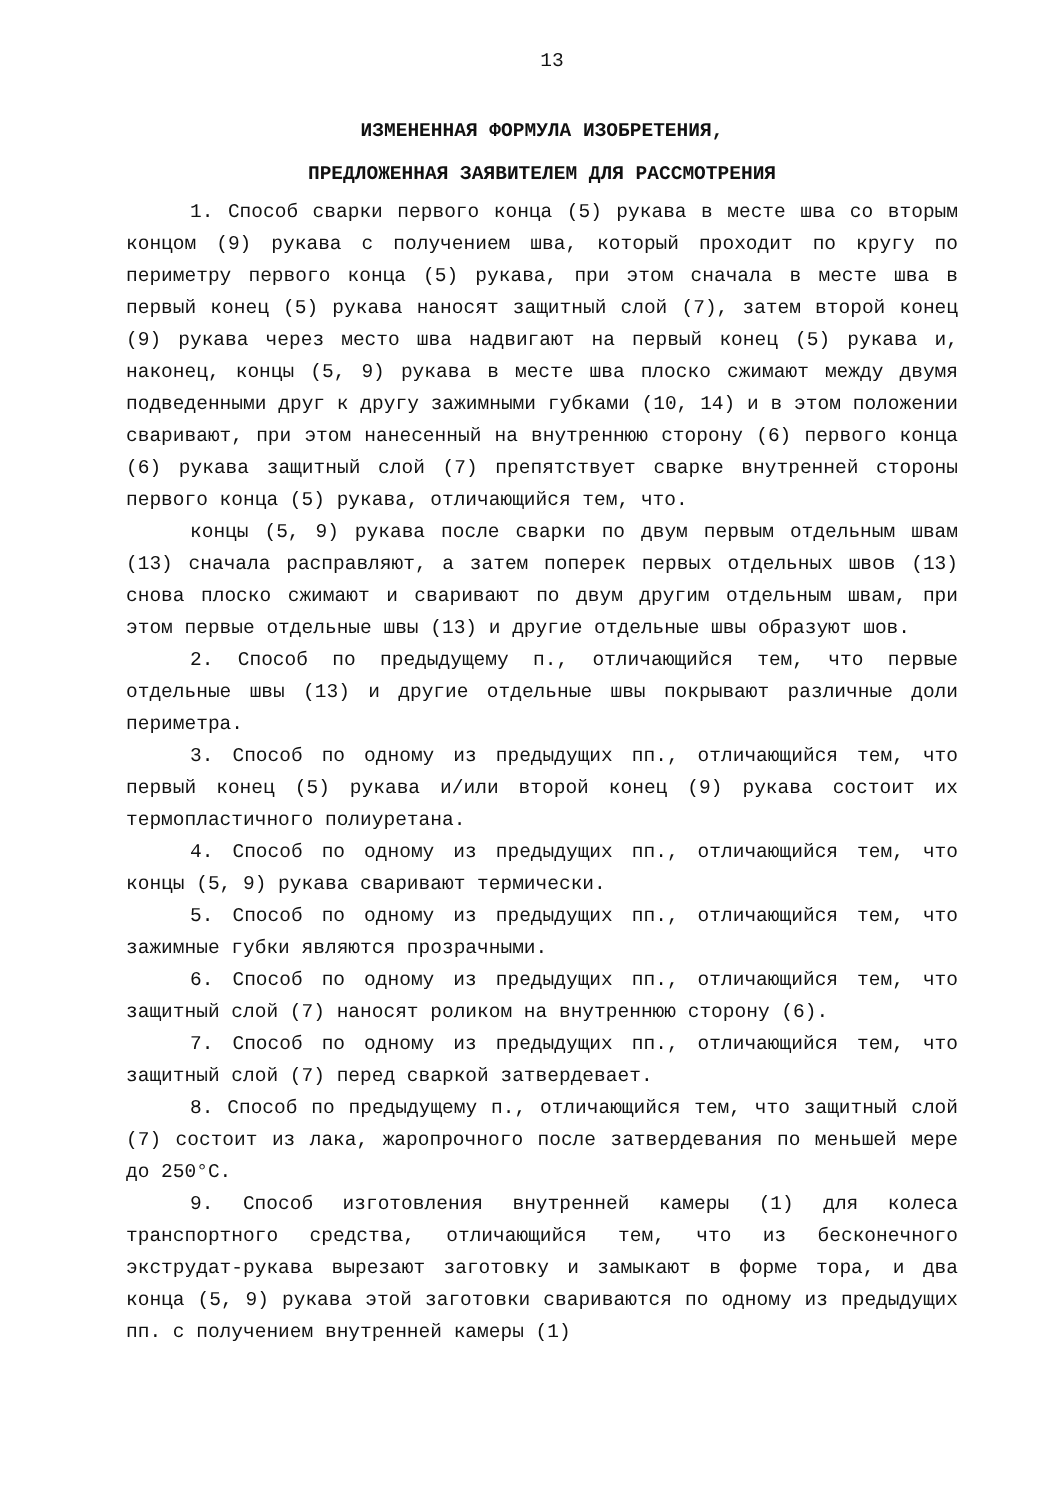13
ИЗМЕНЕННАЯ ФОРМУЛА ИЗОБРЕТЕНИЯ,
ПРЕДЛОЖЕННАЯ ЗАЯВИТЕЛЕМ ДЛЯ РАССМОТРЕНИЯ
1. Способ сварки первого конца (5) рукава в месте шва со вторым концом (9) рукава с получением шва, который проходит по кругу по периметру первого конца (5) рукава, при этом сначала в месте шва в первый конец (5) рукава наносят защитный слой (7), затем второй конец (9) рукава через место шва надвигают на первый конец (5) рукава и, наконец, концы (5, 9) рукава в месте шва плоско сжимают между двумя подведенными друг к другу зажимными губками (10, 14) и в этом положении сваривают, при этом нанесенный на внутреннюю сторону (6) первого конца (6) рукава защитный слой (7) препятствует сварке внутренней стороны первого конца (5) рукава, отличающийся тем, что.
концы (5, 9) рукава после сварки по двум первым отдельным швам (13) сначала расправляют, а затем поперек первых отдельных швов (13) снова плоско сжимают и сваривают по двум другим отдельным швам, при этом первые отдельные швы (13) и другие отдельные швы образуют шов.
2. Способ по предыдущему п., отличающийся тем, что первые отдельные швы (13) и другие отдельные швы покрывают различные доли периметра.
3. Способ по одному из предыдущих пп., отличающийся тем, что первый конец (5) рукава и/или второй конец (9) рукава состоит их термопластичного полиуретана.
4. Способ по одному из предыдущих пп., отличающийся тем, что концы (5, 9) рукава сваривают термически.
5. Способ по одному из предыдущих пп., отличающийся тем, что зажимные губки являются прозрачными.
6. Способ по одному из предыдущих пп., отличающийся тем, что защитный слой (7) наносят роликом на внутреннюю сторону (6).
7. Способ по одному из предыдущих пп., отличающийся тем, что защитный слой (7) перед сваркой затвердевает.
8. Способ по предыдущему п., отличающийся тем, что защитный слой (7) состоит из лака, жаропрочного после затвердевания по меньшей мере до 250°C.
9. Способ изготовления внутренней камеры (1) для колеса транспортного средства, отличающийся тем, что из бесконечного экструдат-рукава вырезают заготовку и замыкают в форме тора, и два конца (5, 9) рукава этой заготовки свариваются по одному из предыдущих пп. с получением внутренней камеры (1)